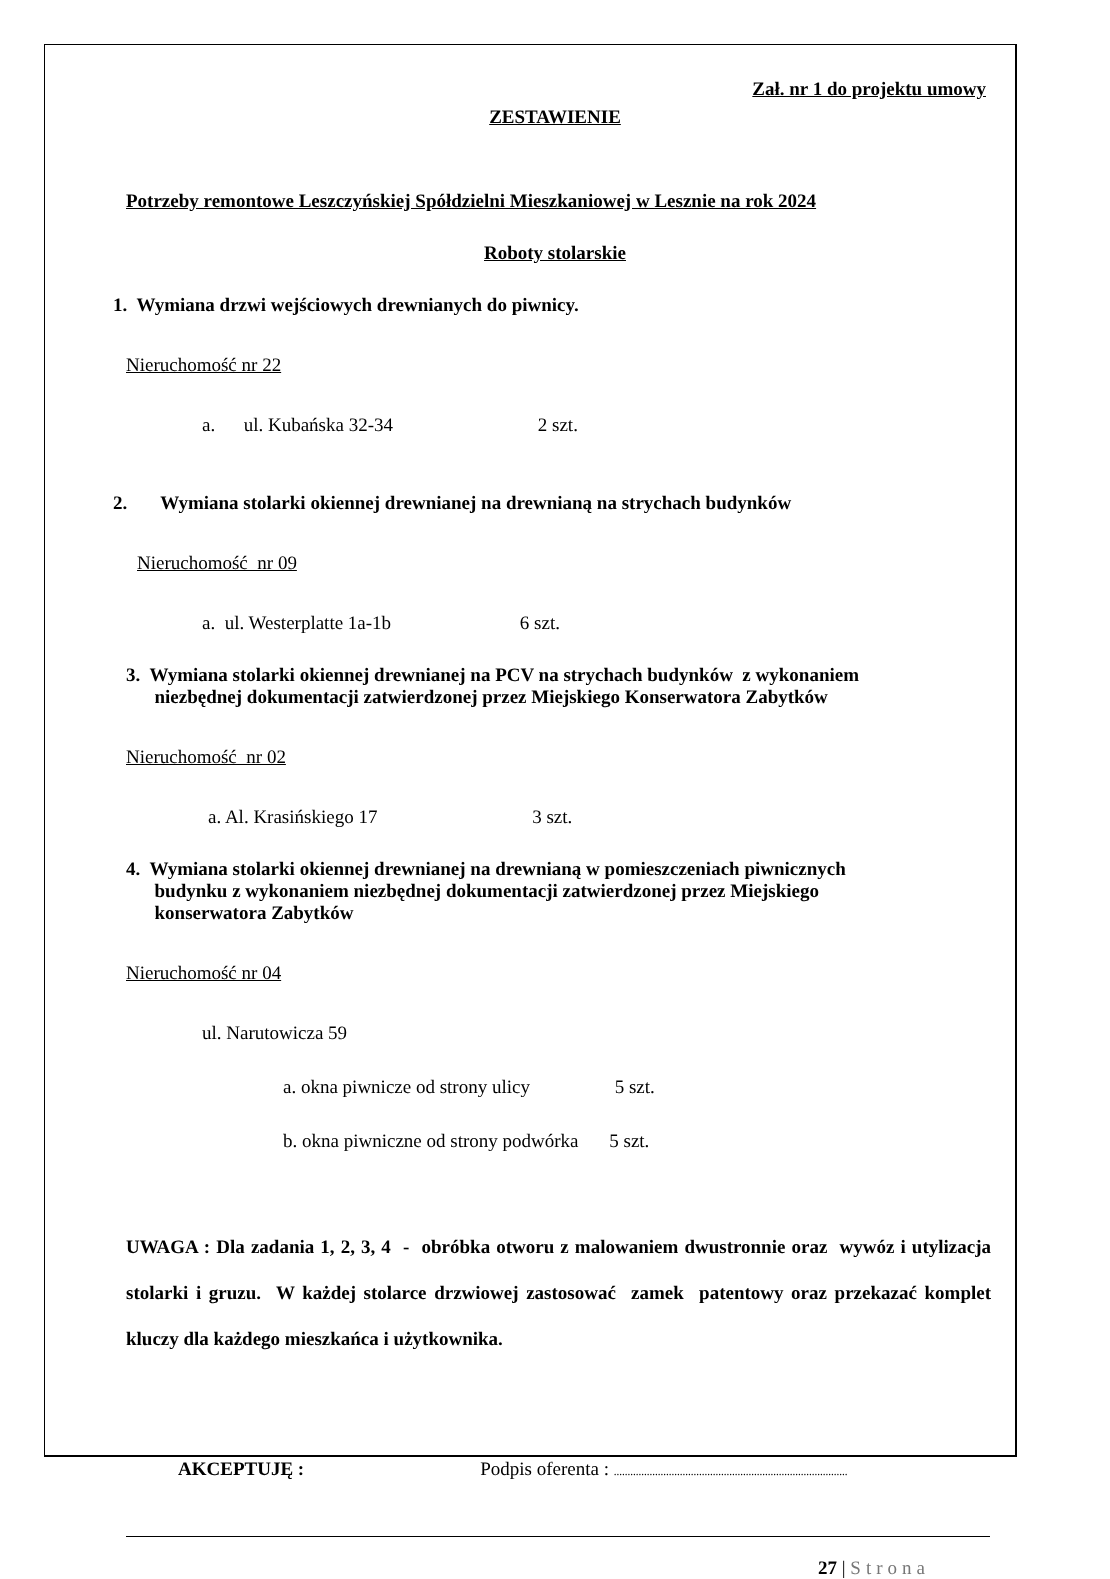Zał. nr 1 do projektu umowy
ZESTAWIENIE
Potrzeby remontowe Leszczyńskiej Spółdzielni Mieszkaniowej w Lesznie na rok 2024
Roboty stolarskie
1. Wymiana drzwi wejściowych drewnianych do piwnicy.
Nieruchomość nr 22
a. ul. Kubańska 32-34 2 szt.
2. Wymiana stolarki okiennej drewnianej na drewnianą na strychach budynków
Nieruchomość nr 09
a. ul. Westerplatte 1a-1b 6 szt.
3. Wymiana stolarki okiennej drewnianej na PCV na strychach budynków z wykonaniem
niezbędnej dokumentacji zatwierdzonej przez Miejskiego Konserwatora Zabytków
Nieruchomość nr 02
a. Al. Krasińskiego 17 3 szt.
4. Wymiana stolarki okiennej drewnianej na drewnianą w pomieszczeniach piwnicznych
budynku z wykonaniem niezbędnej dokumentacji zatwierdzonej przez Miejskiego
konserwatora Zabytków
Nieruchomość nr 04
ul. Narutowicza 59
a. okna piwnicze od strony ulicy 5 szt.
b. okna piwniczne od strony podwórka 5 szt.
UWAGA : Dla zadania 1, 2, 3, 4 - obróbka otworu z malowaniem dwustronnie oraz wywóz i utylizacja stolarki i gruzu. W każdej stolarce drzwiowej zastosować zamek patentowy oraz przekazać komplet kluczy dla każdego mieszkańca i użytkownika.
AKCEPTUJĘ : Podpis oferenta : .....................................................................................
27 | Strona